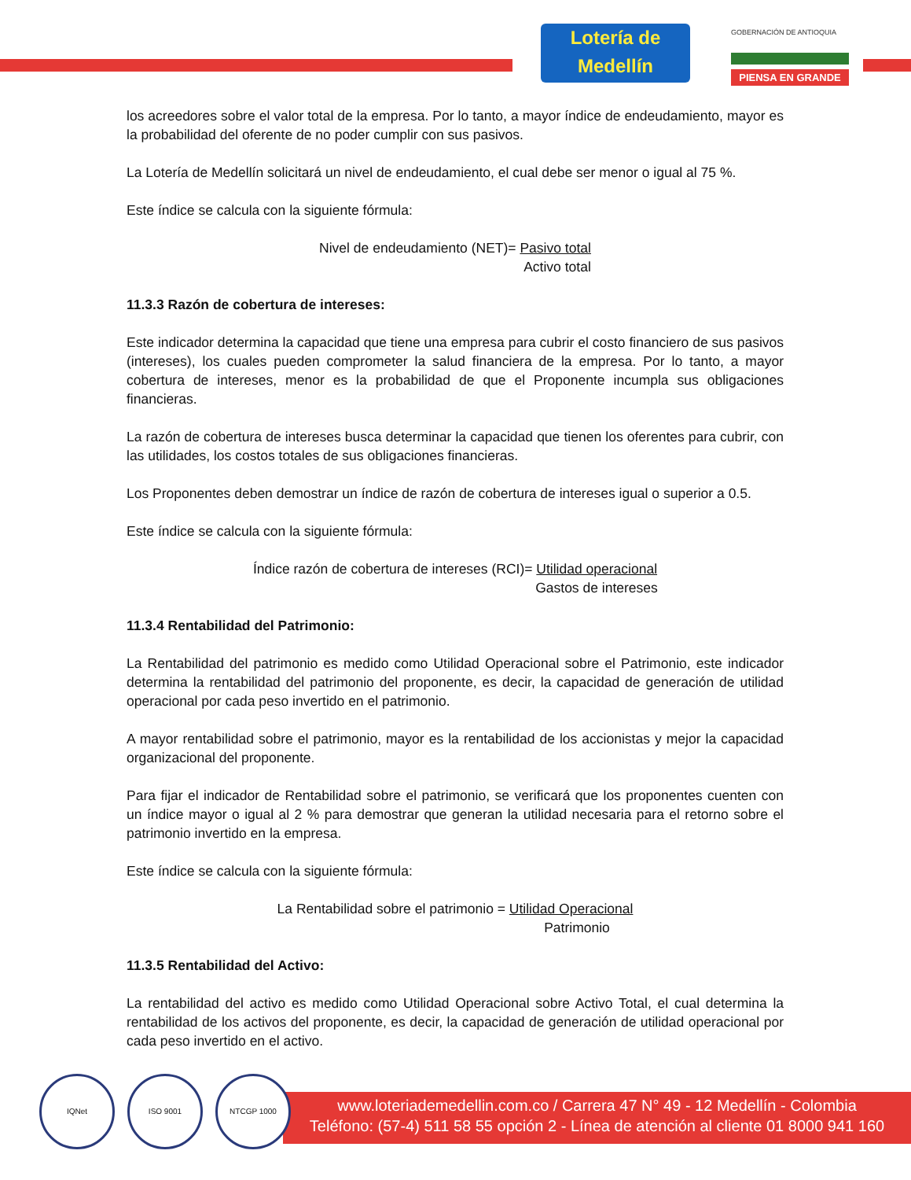Lotería de Medellín
GOBERNACIÓN DE ANTIOQUIA
PIENSA EN GRANDE
los acreedores sobre el valor total de la empresa. Por lo tanto, a mayor índice de endeudamiento, mayor es la probabilidad del oferente de no poder cumplir con sus pasivos.
La Lotería de Medellín solicitará un nivel de endeudamiento, el cual debe ser menor o igual al 75 %.
Este índice se calcula con la siguiente fórmula:
Nivel de endeudamiento (NET)= Pasivo total
Activo total
11.3.3 Razón de cobertura de intereses:
Este indicador determina la capacidad que tiene una empresa para cubrir el costo financiero de sus pasivos (intereses), los cuales pueden comprometer la salud financiera de la empresa. Por lo tanto, a mayor cobertura de intereses, menor es la probabilidad de que el Proponente incumpla sus obligaciones financieras.
La razón de cobertura de intereses busca determinar la capacidad que tienen los oferentes para cubrir, con las utilidades, los costos totales de sus obligaciones financieras.
Los Proponentes deben demostrar un índice de razón de cobertura de intereses igual o superior a 0.5.
Este índice se calcula con la siguiente fórmula:
Índice razón de cobertura de intereses (RCI)= Utilidad operacional
Gastos de intereses
11.3.4 Rentabilidad del Patrimonio:
La Rentabilidad del patrimonio es medido como Utilidad Operacional sobre el Patrimonio, este indicador determina la rentabilidad del patrimonio del proponente, es decir, la capacidad de generación de utilidad operacional por cada peso invertido en el patrimonio.
A mayor rentabilidad sobre el patrimonio, mayor es la rentabilidad de los accionistas y mejor la capacidad organizacional del proponente.
Para fijar el indicador de Rentabilidad sobre el patrimonio, se verificará que los proponentes cuenten con un índice mayor o igual al 2 % para demostrar que generan la utilidad necesaria para el retorno sobre el patrimonio invertido en la empresa.
Este índice se calcula con la siguiente fórmula:
La Rentabilidad sobre el patrimonio = Utilidad Operacional
Patrimonio
11.3.5 Rentabilidad del Activo:
La rentabilidad del activo es medido como Utilidad Operacional sobre Activo Total, el cual determina la rentabilidad de los activos del proponente, es decir, la capacidad de generación de utilidad operacional por cada peso invertido en el activo.
www.loteriademedellin.com.co / Carrera 47 N° 49 - 12 Medellín - Colombia
Teléfono: (57-4) 511 58 55 opción 2 - Línea de atención al cliente 01 8000 941 160
IQNet ISO 9001 NTCGP 1000